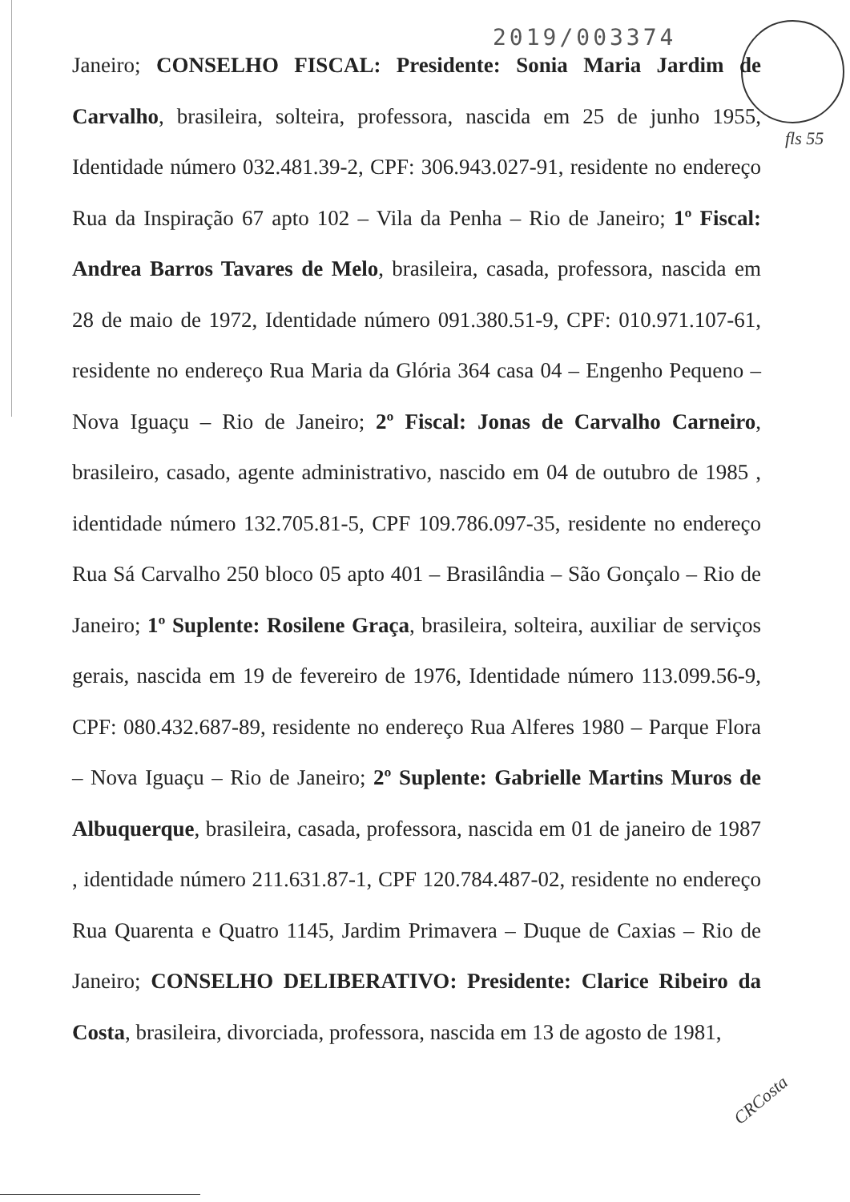2019/003374
Janeiro; CONSELHO FISCAL: Presidente: Sonia Maria Jardim de Carvalho, brasileira, solteira, professora, nascida em 25 de junho 1955, Identidade número 032.481.39-2, CPF: 306.943.027-91, residente no endereço Rua da Inspiração 67 apto 102 – Vila da Penha – Rio de Janeiro; 1º Fiscal: Andrea Barros Tavares de Melo, brasileira, casada, professora, nascida em 28 de maio de 1972, Identidade número 091.380.51-9, CPF: 010.971.107-61, residente no endereço Rua Maria da Glória 364 casa 04 – Engenho Pequeno – Nova Iguaçu – Rio de Janeiro; 2º Fiscal: Jonas de Carvalho Carneiro, brasileiro, casado, agente administrativo, nascido em 04 de outubro de 1985 , identidade número 132.705.81-5, CPF 109.786.097-35, residente no endereço Rua Sá Carvalho 250 bloco 05 apto 401 – Brasilândia – São Gonçalo – Rio de Janeiro; 1º Suplente: Rosilene Graça, brasileira, solteira, auxiliar de serviços gerais, nascida em 19 de fevereiro de 1976, Identidade número 113.099.56-9, CPF: 080.432.687-89, residente no endereço Rua Alferes 1980 – Parque Flora – Nova Iguaçu – Rio de Janeiro; 2º Suplente: Gabrielle Martins Muros de Albuquerque, brasileira, casada, professora, nascida em 01 de janeiro de 1987 , identidade número 211.631.87-1, CPF 120.784.487-02, residente no endereço Rua Quarenta e Quatro 1145, Jardim Primavera – Duque de Caxias – Rio de Janeiro; CONSELHO DELIBERATIVO: Presidente: Clarice Ribeiro da Costa, brasileira, divorciada, professora, nascida em 13 de agosto de 1981,
fls 55
CRCosta